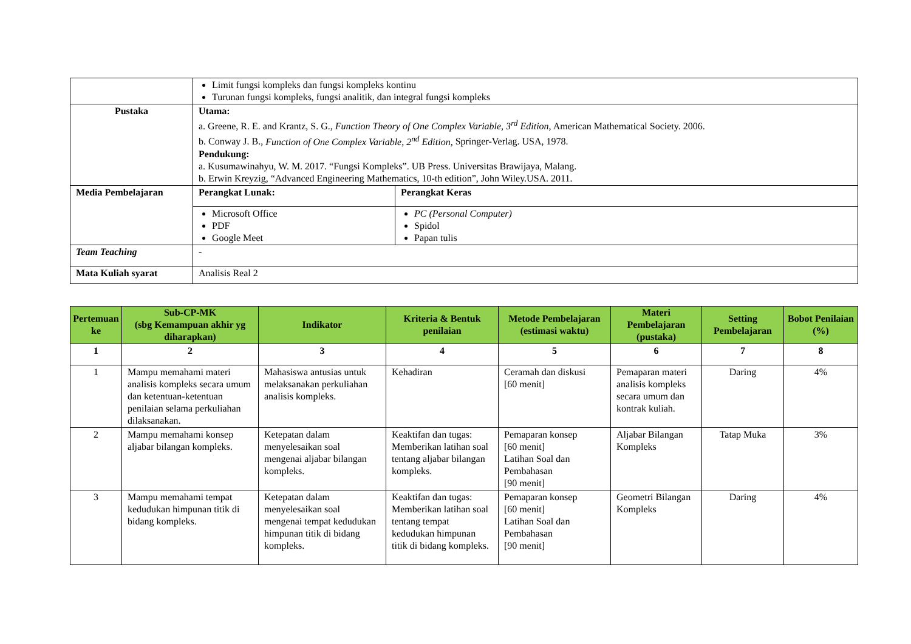| | Limit fungsi kompleks dan fungsi kompleks kontinu Turunan fungsi kompleks, fungsi analitik, dan integral fungsi kompleks | |
| Pustaka | Utama: a. Greene, R. E. and Krantz, S. G., Function Theory of One Complex Variable, 3<sup>rd</sup> Edition, American Mathematical Society. 2006. b. Conway J. B., Function of One Complex Variable, 2<sup>nd</sup> Edition, Springer-Verlag. USA, 1978. Pendukung: a. Kusumawinahyu, W. M. 2017. “Fungsi Kompleks”. UB Press. Universitas Brawijaya, Malang. b. Erwin Kreyzig, “Advanced Engineering Mathematics, 10-th edition”, John Wiley.USA. 2011. | |
| Media Pembelajaran | Perangkat Lunak: | Perangkat Keras |
| | Microsoft Office PDF Google Meet | PC (Personal Computer) Spidol Papan tulis |
| Team Teaching | - | |
| Mata Kuliah syarat | Analisis Real 2 | |
| Pertemuan ke | Sub-CP-MK (sbg Kemampuan akhir yg diharapkan) | Indikator | Kriteria & Bentuk penilaian | Metode Pembelajaran (estimasi waktu) | Materi Pembelajaran (pustaka) | Setting Pembelajaran | Bobot Penilaian (%) |
| --- | --- | --- | --- | --- | --- | --- | --- |
| 1 | 2 | 3 | 4 | 5 | 6 | 7 | 8 |
| 1 | Mampu memahami materi analisis kompleks secara umum dan ketentuan-ketentuan penilaian selama perkuliahan dilaksanakan. | Mahasiswa antusias untuk melaksanakan perkuliahan analisis kompleks. | Kehadiran | Ceramah dan diskusi [60 menit] | Pemaparan materi analisis kompleks secara umum dan kontrak kuliah. | Daring | 4% |
| 2 | Mampu memahami konsep aljabar bilangan kompleks. | Ketepatan dalam menyelesaikan soal mengenai aljabar bilangan kompleks. | Keaktifan dan tugas: Memberikan latihan soal tentang aljabar bilangan kompleks. | Pemaparan konsep [60 menit] Latihan Soal dan Pembahasan [90 menit] | Aljabar Bilangan Kompleks | Tatap Muka | 3% |
| 3 | Mampu memahami tempat kedudukan himpunan titik di bidang kompleks. | Ketepatan dalam menyelesaikan soal mengenai tempat kedudukan himpunan titik di bidang kompleks. | Keaktifan dan tugas: Memberikan latihan soal tentang tempat kedudukan himpunan titik di bidang kompleks. | Pemaparan konsep [60 menit] Latihan Soal dan Pembahasan [90 menit] | Geometri Bilangan Kompleks | Daring | 4% |